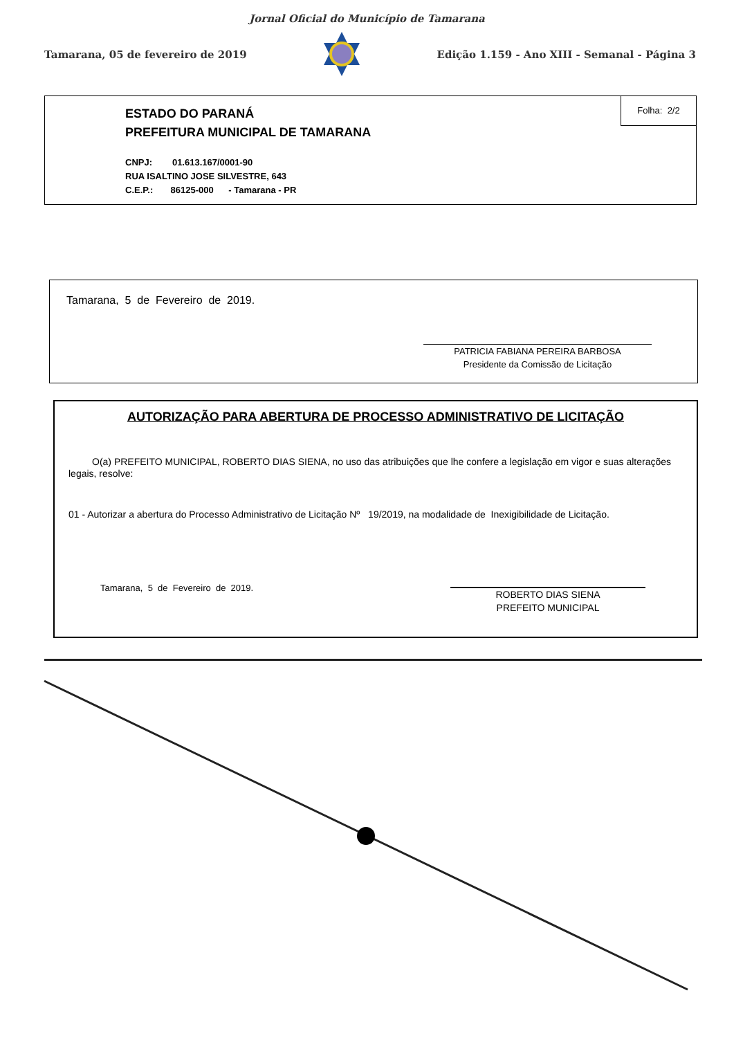Jornal Oficial do Município de Tamarana
Tamarana, 05 de fevereiro de 2019 Edição 1.159 - Ano XIII - Semanal - Página 3
Folha: 2/2
ESTADO DO PARANÁ
PREFEITURA MUNICIPAL DE TAMARANA
CNPJ: 01.613.167/0001-90
RUA ISALTINO JOSE SILVESTRE, 643
C.E.P.: 86125-000 - Tamarana - PR
Tamarana, 5 de Fevereiro de 2019.
PATRICIA FABIANA PEREIRA BARBOSA
Presidente da Comissão de Licitação
AUTORIZAÇÃO PARA ABERTURA DE PROCESSO ADMINISTRATIVO DE LICITAÇÃO
O(a) PREFEITO MUNICIPAL, ROBERTO DIAS SIENA, no uso das atribuições que lhe confere a legislação em vigor e suas alterações legais, resolve:
01 - Autorizar a abertura do Processo Administrativo de Licitação Nº 19/2019, na modalidade de Inexigibilidade de Licitação.
Tamarana, 5 de Fevereiro de 2019.
ROBERTO DIAS SIENA
PREFEITO MUNICIPAL